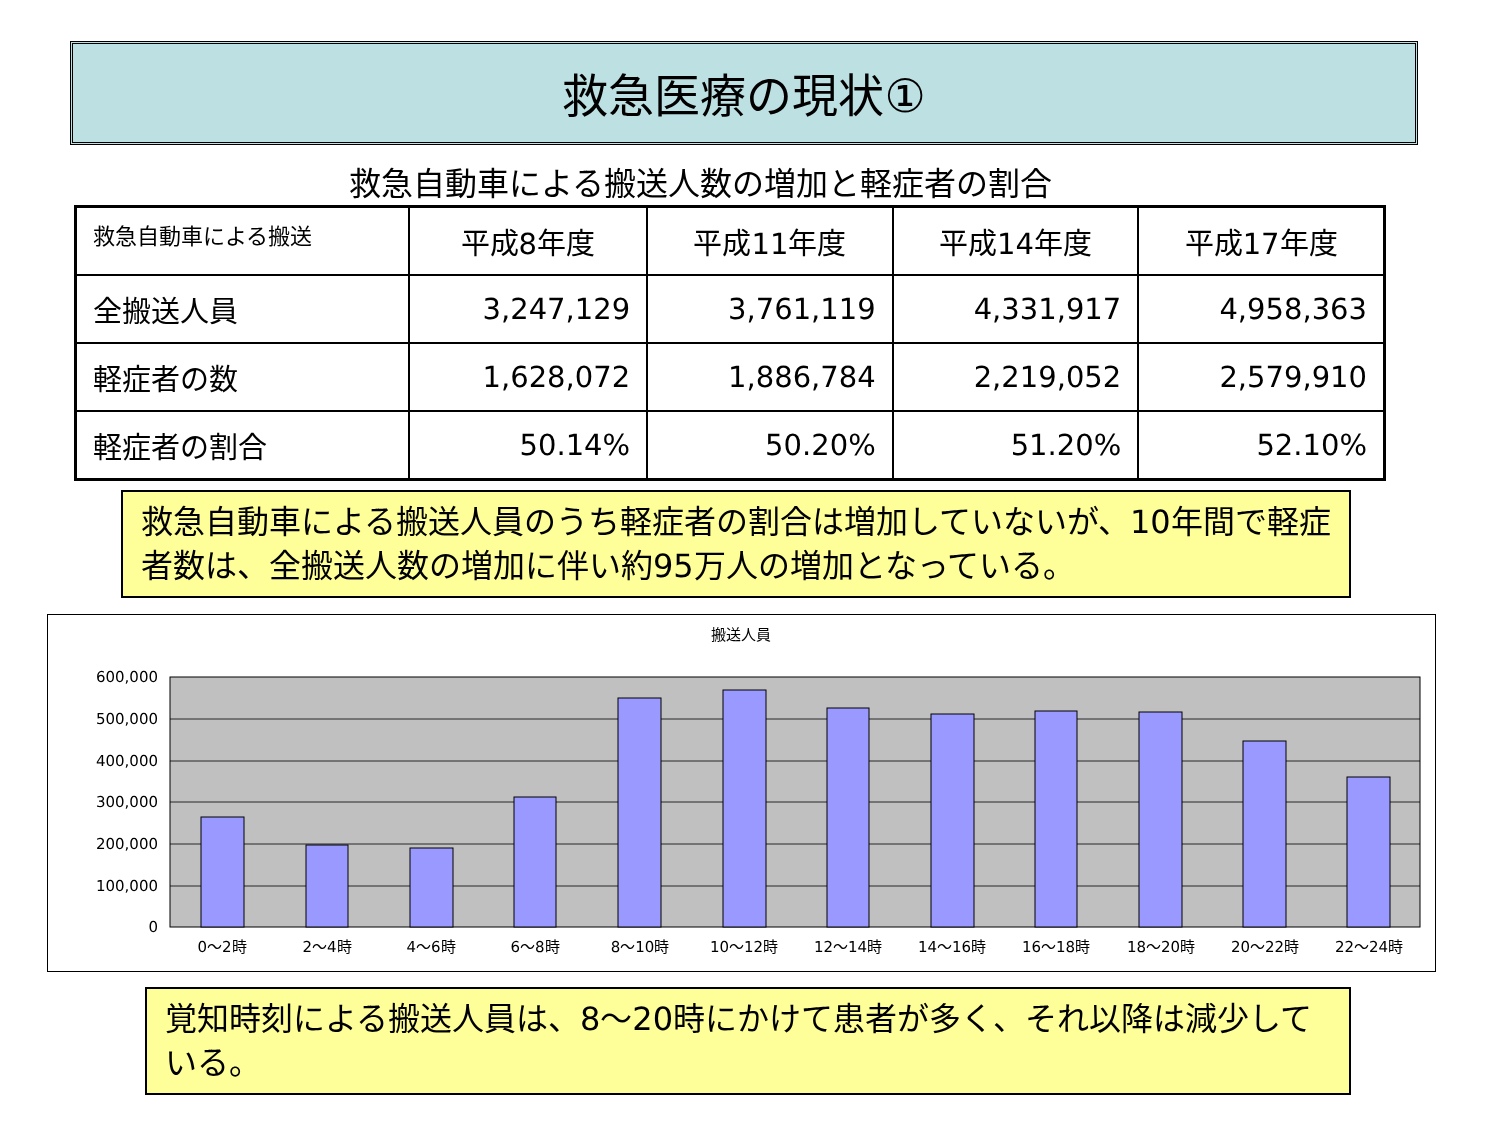救急医療の現状①
救急自動車による搬送人数の増加と軽症者の割合
| 救急自動車による搬送 | 平成8年度 | 平成11年度 | 平成14年度 | 平成17年度 |
| --- | --- | --- | --- | --- |
| 全搬送人員 | 3,247,129 | 3,761,119 | 4,331,917 | 4,958,363 |
| 軽症者の数 | 1,628,072 | 1,886,784 | 2,219,052 | 2,579,910 |
| 軽症者の割合 | 50.14% | 50.20% | 51.20% | 52.10% |
救急自動車による搬送人員のうち軽症者の割合は増加していないが、10年間で軽症者数は、全搬送人数の増加に伴い約95万人の増加となっている。
搬送人員
600,000
500,000
400,000
300,000
200,000
100,000
0
0～2時
2～4時
4～6時
6～8時
8～10時
10～12時
12～14時
14～16時
16～18時
18～20時
20～22時
22～24時
覚知時刻による搬送人員は、8～20時にかけて患者が多く、それ以降は減少している。